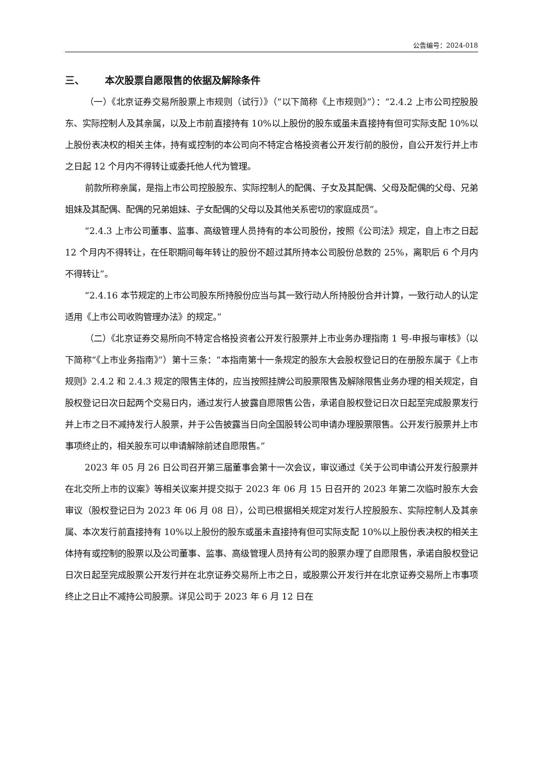公告编号：2024-018
三、 本次股票自愿限售的依据及解除条件
（一）《北京证券交易所股票上市规则（试行）》（“以下简称《上市规则》”）：“2.4.2 上市公司控股股东、实际控制人及其亲属，以及上市前直接持有 10%以上股份的股东或虽未直接持有但可实际支配 10%以上股份表决权的相关主体，持有或控制的本公司向不特定合格投资者公开发行前的股份，自公开发行并上市之日起 12 个月内不得转让或委托他人代为管理。
前款所称亲属，是指上市公司控股股东、实际控制人的配偶、子女及其配偶、父母及配偶的父母、兄弟姐妹及其配偶、配偶的兄弟姐妹、子女配偶的父母以及其他关系密切的家庭成员”。
“2.4.3 上市公司董事、监事、高级管理人员持有的本公司股份，按照《公司法》规定，自上市之日起 12 个月内不得转让，在任职期间每年转让的股份不超过其所持本公司股份总数的 25%，离职后 6 个月内不得转让”。
“2.4.16 本节规定的上市公司股东所持股份应当与其一致行动人所持股份合并计算，一致行动人的认定适用《上市公司收购管理办法》的规定。”
（二）《北京证券交易所向不特定合格投资者公开发行股票并上市业务办理指南 1 号-申报与审核》（以下简称“《上市业务指南》”）第十三条：“本指南第十一条规定的股东大会股权登记日的在册股东属于《上市规则》2.4.2 和 2.4.3 规定的限售主体的，应当按照挂牌公司股票限售及解除限售业务办理的相关规定，自股权登记日次日起两个交易日内，通过发行人披露自愿限售公告，承诺自股权登记日次日起至完成股票发行并上市之日不减持发行人股票，并于公告披露当日向全国股转公司申请办理股票限售。公开发行股票并上市事项终止的，相关股东可以申请解除前述自愿限售。”
2023 年 05 月 26 日公司召开第三届董事会第十一次会议，审议通过《关于公司申请公开发行股票并在北交所上市的议案》等相关议案并提交拟于 2023 年 06 月 15 日召开的 2023 年第二次临时股东大会审议（股权登记日为 2023 年 06 月 08 日），公司已根据相关规定对发行人控股股东、实际控制人及其亲属、本次发行前直接持有 10%以上股份的股东或虽未直接持有但可实际支配 10%以上股份表决权的相关主体持有或控制的股票以及公司董事、监事、高级管理人员持有公司的股票办理了自愿限售，承诺自股权登记日次日起至完成股票公开发行并在北京证券交易所上市之日，或股票公开发行并在北京证券交易所上市事项终止之日止不减持公司股票。详见公司于 2023 年 6 月 12 日在